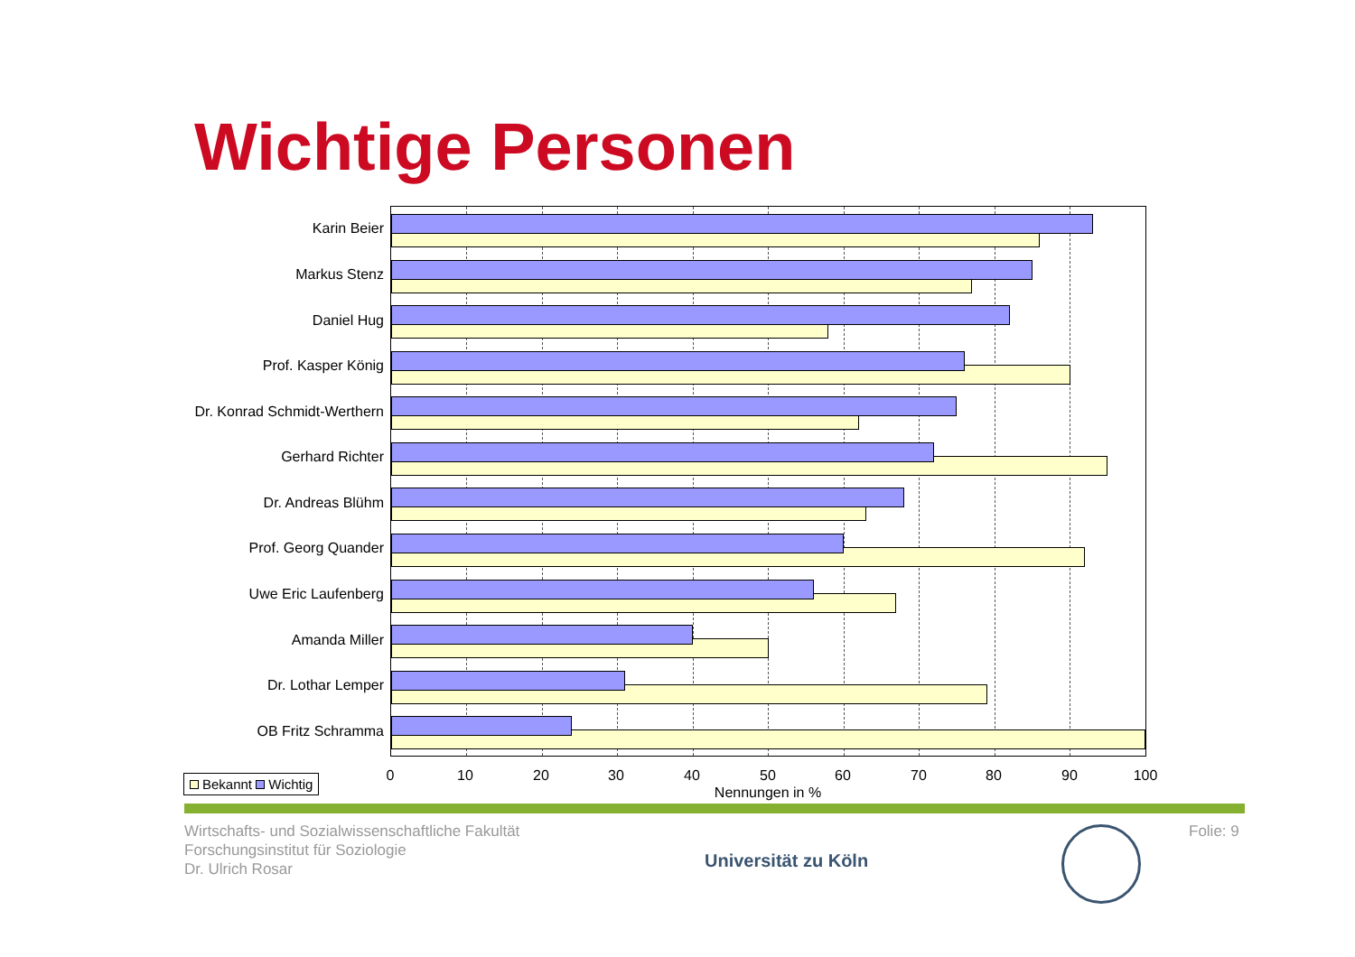Wichtige Personen
Karin Beier
Markus Stenz
Daniel Hug
Prof. Kasper König
Dr. Konrad Schmidt-Werthern
Gerhard Richter
Dr. Andreas Blühm
Prof. Georg Quander
Uwe Eric Laufenberg
Amanda Miller
Dr. Lothar Lemper
OB Fritz Schramma
0 10 20 30 40 50 60 70 80 90 100
Nennungen in %
Bekannt Wichtig
Wirtschafts- und Sozialwissenschaftliche Fakultät
Forschungsinstitut für Soziologie
Dr. Ulrich Rosar
Universität zu Köln
Folie: 9